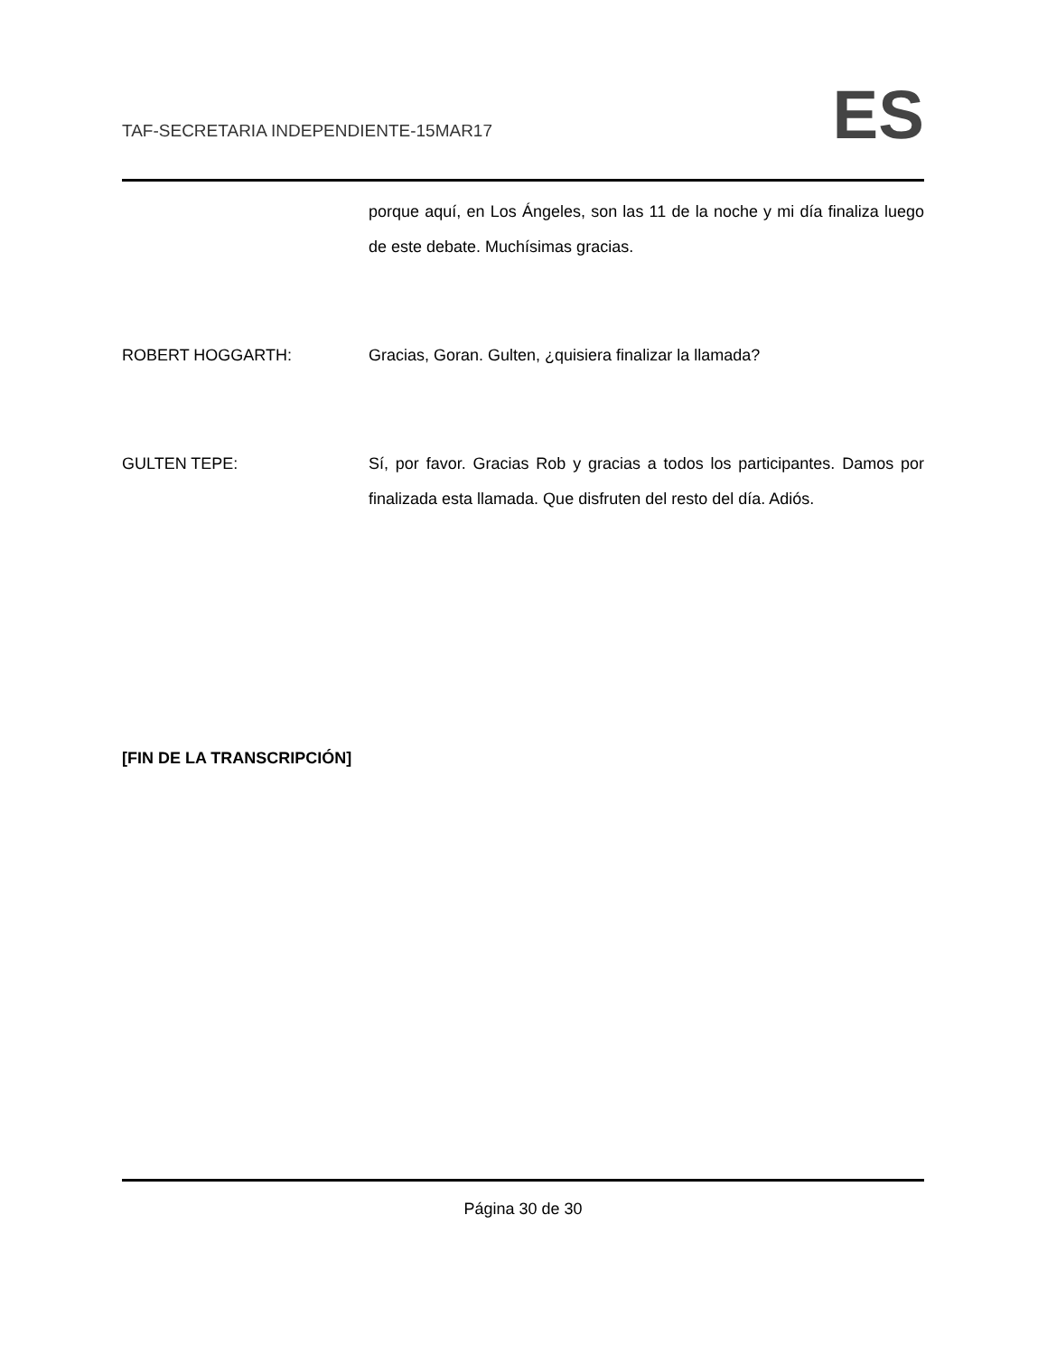TAF-SECRETARIA INDEPENDIENTE-15MAR17
ES
porque aquí, en Los Ángeles, son las 11 de la noche y mi día finaliza luego de este debate. Muchísimas gracias.
ROBERT HOGGARTH: Gracias, Goran. Gulten, ¿quisiera finalizar la llamada?
GULTEN TEPE: Sí, por favor. Gracias Rob y gracias a todos los participantes. Damos por finalizada esta llamada. Que disfruten del resto del día. Adiós.
[FIN DE LA TRANSCRIPCIÓN]
Página 30 de 30